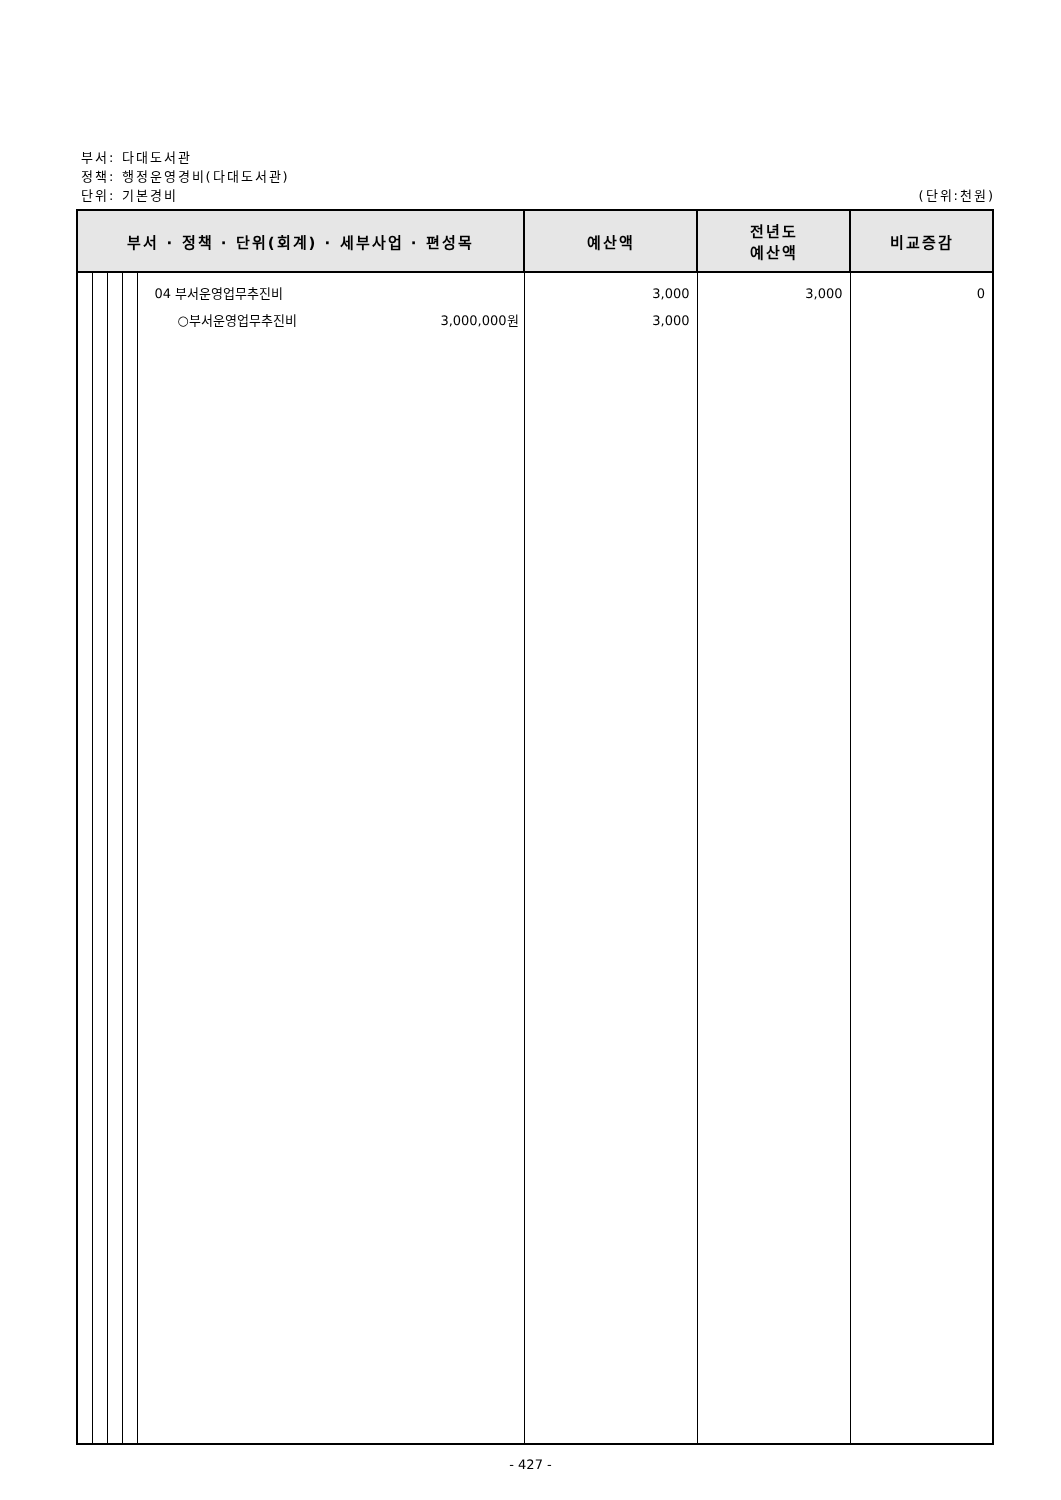부서: 다대도서관
정책: 행정운영경비(다대도서관)
단위: 기본경비
(단위:천원)
| 부서 · 정책 · 단위(회계) · 세부사업 · 편성목 | | | | | 예산액 | 전년도 예산액 | 비교증감 |
| --- | --- | --- | --- | --- | --- | --- | --- |
| | | | | 04 부서운영업무추진비 ○부서운영업무추진비 3,000,000원 | 3,000 3,000 | 3,000 | 0 |
- 427 -